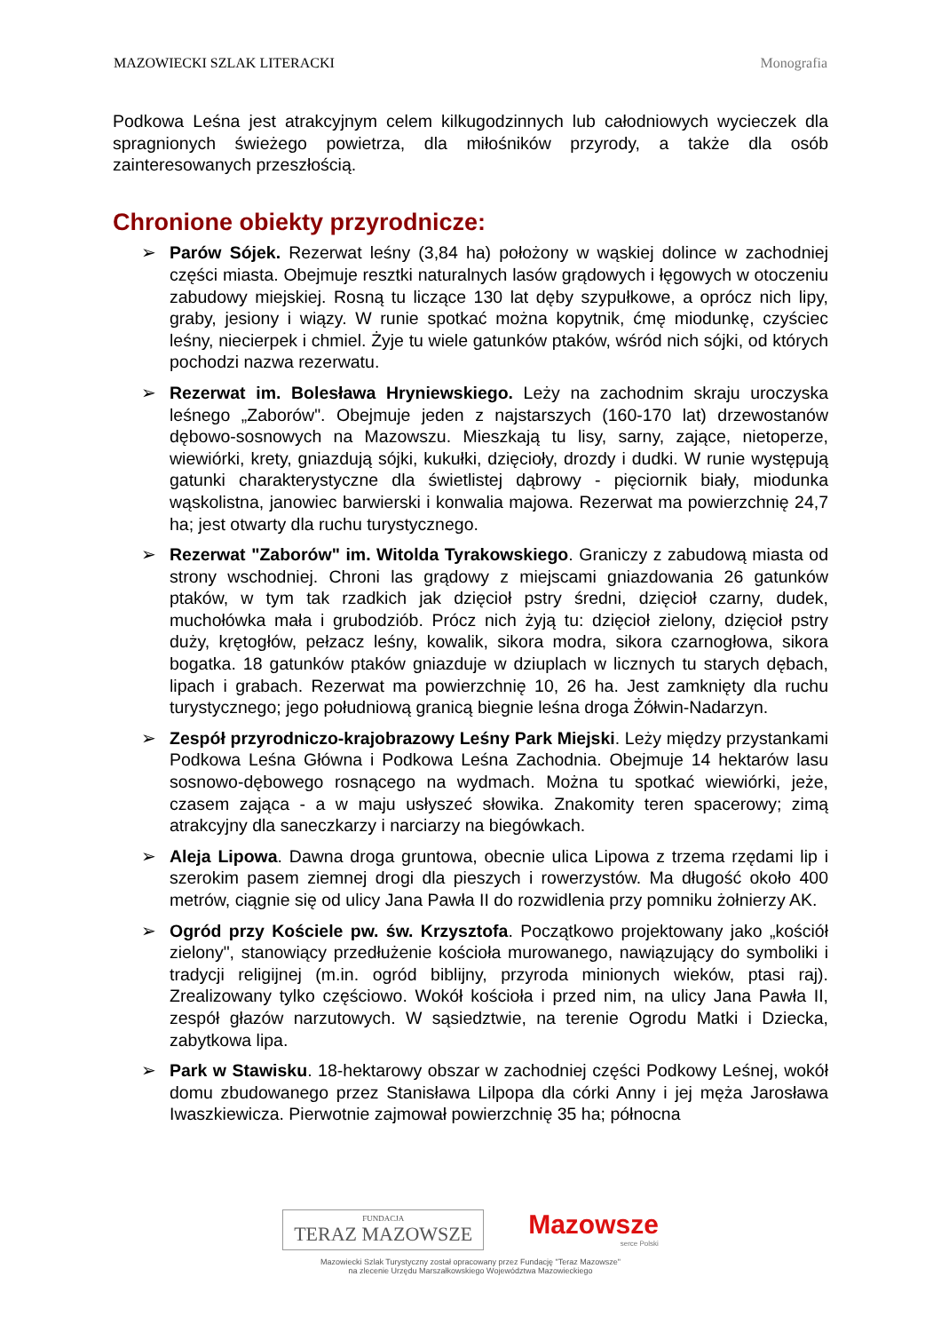MAZOWIECKI SZLAK LITERACKI Monografia
Podkowa Leśna jest atrakcyjnym celem kilkugodzinnych lub całodniowych wycieczek dla spragnionych świeżego powietrza, dla miłośników przyrody, a także dla osób zainteresowanych przeszłością.
Chronione obiekty przyrodnicze:
➢ Parów Sójek. Rezerwat leśny (3,84 ha) położony w wąskiej dolince w zachodniej części miasta. Obejmuje resztki naturalnych lasów grądowych i łęgowych w otoczeniu zabudowy miejskiej. Rosną tu liczące 130 lat dęby szypułkowe, a oprócz nich lipy, graby, jesiony i wiązy. W runie spotkać można kopytnik, ćmę miodunkę, czyściec leśny, niecierpek i chmiel. Żyje tu wiele gatunków ptaków, wśród nich sójki, od których pochodzi nazwa rezerwatu.
➢ Rezerwat im. Bolesława Hryniewskiego. Leży na zachodnim skraju uroczyska leśnego „Zaborów". Obejmuje jeden z najstarszych (160-170 lat) drzewostanów dębowo-sosnowych na Mazowszu. Mieszkają tu lisy, sarny, zające, nietoperze, wiewiórki, krety, gniazdują sójki, kukułki, dzięcioły, drozdy i dudki. W runie występują gatunki charakterystyczne dla świetlistej dąbrowy - pięciornik biały, miodunka wąskolistna, janowiec barwierski i konwalia majowa. Rezerwat ma powierzchnię 24,7 ha; jest otwarty dla ruchu turystycznego.
➢ Rezerwat "Zaborów" im. Witolda Tyrakowskiego. Graniczy z zabudową miasta od strony wschodniej. Chroni las grądowy z miejscami gniazdowania 26 gatunków ptaków, w tym tak rzadkich jak dzięcioł pstry średni, dzięcioł czarny, dudek, muchołówka mała i grubodziób. Prócz nich żyją tu: dzięcioł zielony, dzięcioł pstry duży, krętogłów, pełzacz leśny, kowalik, sikora modra, sikora czarnogłowa, sikora bogatka. 18 gatunków ptaków gniazduje w dziuplach w licznych tu starych dębach, lipach i grabach. Rezerwat ma powierzchnię 10, 26 ha. Jest zamknięty dla ruchu turystycznego; jego południową granicą biegnie leśna droga Żółwin-Nadarzyn.
➢ Zespół przyrodniczo-krajobrazowy Leśny Park Miejski. Leży między przystankami Podkowa Leśna Główna i Podkowa Leśna Zachodnia. Obejmuje 14 hektarów lasu sosnowo-dębowego rosnącego na wydmach. Można tu spotkać wiewiórki, jeże, czasem zająca - a w maju usłyszeć słowika. Znakomity teren spacerowy; zimą atrakcyjny dla saneczkarzy i narciarzy na biegówkach.
➢ Aleja Lipowa. Dawna droga gruntowa, obecnie ulica Lipowa z trzema rzędami lip i szerokim pasem ziemnej drogi dla pieszych i rowerzystów. Ma długość około 400 metrów, ciągnie się od ulicy Jana Pawła II do rozwidlenia przy pomniku żołnierzy AK.
➢ Ogród przy Kościele pw. św. Krzysztofa. Początkowo projektowany jako „kościół zielony", stanowiący przedłużenie kościoła murowanego, nawiązujący do symboliki i tradycji religijnej (m.in. ogród biblijny, przyroda minionych wieków, ptasi raj). Zrealizowany tylko częściowo. Wokół kościoła i przed nim, na ulicy Jana Pawła II, zespół głazów narzutowych. W sąsiedztwie, na terenie Ogrodu Matki i Dziecka, zabytkowa lipa.
➢ Park w Stawisku. 18-hektarowy obszar w zachodniej części Podkowy Leśnej, wokół domu zbudowanego przez Stanisława Lilpopa dla córki Anny i jej męża Jarosława Iwaszkiewicza. Pierwotnie zajmował powierzchnię 35 ha; północna
FUNDACJA
TERAZ MAZOWSZE
Mazowsze
serce Polski
Mazowiecki Szlak Turystyczny został opracowany przez Fundację "Teraz Mazowsze"
na zlecenie Urzędu Marszałkowskiego Województwa Mazowieckiego